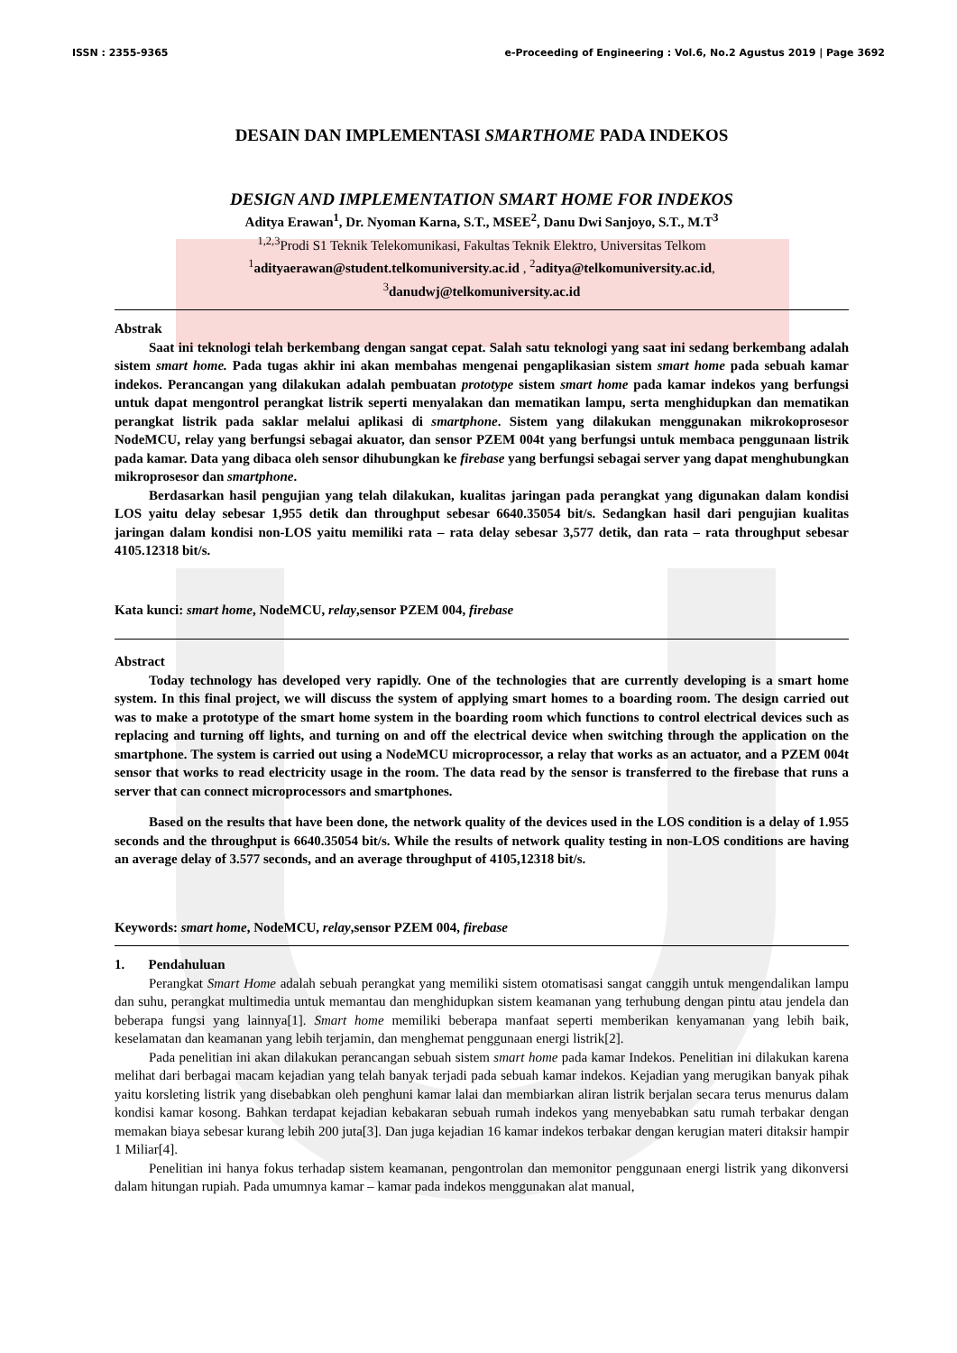ISSN : 2355-9365 e-Proceeding of Engineering : Vol.6, No.2 Agustus 2019 | Page 3692
DESAIN DAN IMPLEMENTASI SMARTHOME PADA INDEKOS
DESIGN AND IMPLEMENTATION SMART HOME FOR INDEKOS
Aditya Erawan<sup>1</sup>, Dr. Nyoman Karna, S.T., MSEE<sup>2</sup>, Danu Dwi Sanjoyo, S.T., M.T<sup>3</sup>
<sup>1,2,3</sup>Prodi S1 Teknik Telekomunikasi, Fakultas Teknik Elektro, Universitas Telkom
<sup>1</sup> adityaerawan@student.telkomuniversity.ac.id , <sup>2</sup>aditya@telkomuniversity.ac.id,
<sup>3</sup> danudwj@telkomuniversity.ac.id
Abstrak
Saat ini teknologi telah berkembang dengan sangat cepat. Salah satu teknologi yang saat ini sedang berkembang adalah sistem smart home. Pada tugas akhir ini akan membahas mengenai pengaplikasian sistem smart home pada sebuah kamar indekos. Perancangan yang dilakukan adalah pembuatan prototype sistem smart home pada kamar indekos yang berfungsi untuk dapat mengontrol perangkat listrik seperti menyalakan dan mematikan lampu, serta menghidupkan dan mematikan perangkat listrik pada saklar melalui aplikasi di smartphone. Sistem yang dilakukan menggunakan mikrokoprosesor NodeMCU, relay yang berfungsi sebagai akuator, dan sensor PZEM 004t yang berfungsi untuk membaca penggunaan listrik pada kamar. Data yang dibaca oleh sensor dihubungkan ke firebase yang berfungsi sebagai server yang dapat menghubungkan mikroprosesor dan smartphone.
Berdasarkan hasil pengujian yang telah dilakukan, kualitas jaringan pada perangkat yang digunakan dalam kondisi LOS yaitu delay sebesar 1,955 detik dan throughput sebesar 6640.35054 bit/s. Sedangkan hasil dari pengujian kualitas jaringan dalam kondisi non-LOS yaitu memiliki rata – rata delay sebesar 3,577 detik, dan rata – rata throughput sebesar 4105.12318 bit/s.
Kata kunci: smart home, NodeMCU, relay,sensor PZEM 004, firebase
Abstract
Today technology has developed very rapidly. One of the technologies that are currently developing is a smart home system. In this final project, we will discuss the system of applying smart homes to a boarding room. The design carried out was to make a prototype of the smart home system in the boarding room which functions to control electrical devices such as replacing and turning off lights, and turning on and off the electrical device when switching through the application on the smartphone. The system is carried out using a NodeMCU microprocessor, a relay that works as an actuator, and a PZEM 004t sensor that works to read electricity usage in the room. The data read by the sensor is transferred to the firebase that runs a server that can connect microprocessors and smartphones.
Based on the results that have been done, the network quality of the devices used in the LOS condition is a delay of 1.955 seconds and the throughput is 6640.35054 bit/s. While the results of network quality testing in non-LOS conditions are having an average delay of 3.577 seconds, and an average throughput of 4105,12318 bit/s.
Keywords: smart home, NodeMCU, relay,sensor PZEM 004, firebase
1. Pendahuluan
Perangkat Smart Home adalah sebuah perangkat yang memiliki sistem otomatisasi sangat canggih untuk mengendalikan lampu dan suhu, perangkat multimedia untuk memantau dan menghidupkan sistem keamanan yang terhubung dengan pintu atau jendela dan beberapa fungsi yang lainnya[1]. Smart home memiliki beberapa manfaat seperti memberikan kenyamanan yang lebih baik, keselamatan dan keamanan yang lebih terjamin, dan menghemat penggunaan energi listrik[2].
Pada penelitian ini akan dilakukan perancangan sebuah sistem smart home pada kamar Indekos. Penelitian ini dilakukan karena melihat dari berbagai macam kejadian yang telah banyak terjadi pada sebuah kamar indekos. Kejadian yang merugikan banyak pihak yaitu korsleting listrik yang disebabkan oleh penghuni kamar lalai dan membiarkan aliran listrik berjalan secara terus menurus dalam kondisi kamar kosong. Bahkan terdapat kejadian kebakaran sebuah rumah indekos yang menyebabkan satu rumah terbakar dengan memakan biaya sebesar kurang lebih 200 juta[3]. Dan juga kejadian 16 kamar indekos terbakar dengan kerugian materi ditaksir hampir 1 Miliar[4].
Penelitian ini hanya fokus terhadap sistem keamanan, pengontrolan dan memonitor penggunaan energi listrik yang dikonversi dalam hitungan rupiah. Pada umumnya kamar – kamar pada indekos menggunakan alat manual,